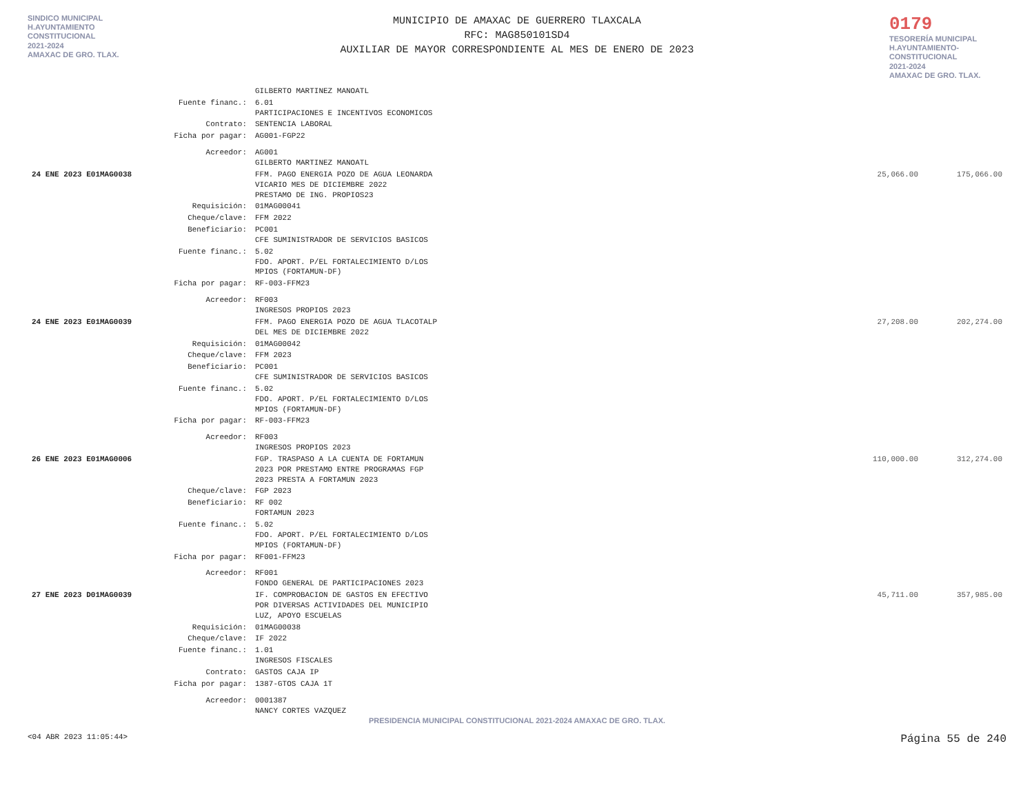SINDICO MUNICIPAL
H.AYUNTAMIENTO
CONSTITUCIONAL
2021-2024
AMAXAC DE GRO. TLAX.
MUNICIPIO DE AMAXAC DE GUERRERO TLAXCALA
RFC: MAG850101SD4
AUXILIAR DE MAYOR CORRESPONDIENTE AL MES DE ENERO DE 2023
0179
TESORERÍA MUNICIPAL
H.AYUNTAMIENTO-
CONSTITUCIONAL
2021-2024
AMAXAC DE GRO. TLAX.
| | | GILBERTO MARTINEZ MANOATL | | |
| | Fuente financ.: | 6.01 PARTICIPACIONES E INCENTIVOS ECONOMICOS | | |
| | Contrato: | SENTENCIA LABORAL | | |
| | Ficha por pagar: | AG001-FGP22 | | |
| | Acreedor: | AG001 GILBERTO MARTINEZ MANOATL | | |
| 24 ENE 2023 E01MAG0038 | | FFM. PAGO ENERGIA POZO DE AGUA LEONARDA VICARIO MES DE DICIEMBRE 2022 PRESTAMO DE ING. PROPIOS23 | 25,066.00 | 175,066.00 |
| | Requisición: | 01MAG00041 | | |
| | Cheque/clave: | FFM 2022 | | |
| | Beneficiario: | PC001 CFE SUMINISTRADOR DE SERVICIOS BASICOS | | |
| | Fuente financ.: | 5.02 FDO. APORT. P/EL FORTALECIMIENTO D/LOS MPIOS (FORTAMUN-DF) | | |
| | Ficha por pagar: | RF-003-FFM23 | | |
| | Acreedor: | RF003 INGRESOS PROPIOS 2023 | | |
| 24 ENE 2023 E01MAG0039 | | FFM. PAGO ENERGIA POZO DE AGUA TLACOTALP DEL MES DE DICIEMBRE 2022 | 27,208.00 | 202,274.00 |
| | Requisición: | 01MAG00042 | | |
| | Cheque/clave: | FFM 2023 | | |
| | Beneficiario: | PC001 CFE SUMINISTRADOR DE SERVICIOS BASICOS | | |
| | Fuente financ.: | 5.02 FDO. APORT. P/EL FORTALECIMIENTO D/LOS MPIOS (FORTAMUN-DF) | | |
| | Ficha por pagar: | RF-003-FFM23 | | |
| | Acreedor: | RF003 INGRESOS PROPIOS 2023 | | |
| 26 ENE 2023 E01MAG0006 | | FGP. TRASPASO A LA CUENTA DE FORTAMUN 2023 POR PRESTAMO ENTRE PROGRAMAS FGP 2023 PRESTA A FORTAMUN 2023 | 110,000.00 | 312,274.00 |
| | Cheque/clave: | FGP 2023 | | |
| | Beneficiario: | RF 002 FORTAMUN 2023 | | |
| | Fuente financ.: | 5.02 FDO. APORT. P/EL FORTALECIMIENTO D/LOS MPIOS (FORTAMUN-DF) | | |
| | Ficha por pagar: | RF001-FFM23 | | |
| | Acreedor: | RF001 FONDO GENERAL DE PARTICIPACIONES 2023 | | |
| 27 ENE 2023 D01MAG0039 | | IF. COMPROBACION DE GASTOS EN EFECTIVO POR DIVERSAS ACTIVIDADES DEL MUNICIPIO LUZ, APOYO ESCUELAS | 45,711.00 | 357,985.00 |
| | Requisición: | 01MAG00038 | | |
| | Cheque/clave: | IF 2022 | | |
| | Fuente financ.: | 1.01 INGRESOS FISCALES | | |
| | Contrato: | GASTOS CAJA IP | | |
| | Ficha por pagar: | 1387-GTOS CAJA 1T | | |
| | Acreedor: | 0001387 NANCY CORTES VAZQUEZ | | |
PRESIDENCIA MUNICIPAL CONSTITUCIONAL 2021-2024 AMAXAC DE GRO. TLAX.
<04 ABR 2023 11:05:44> Página 55 de 240